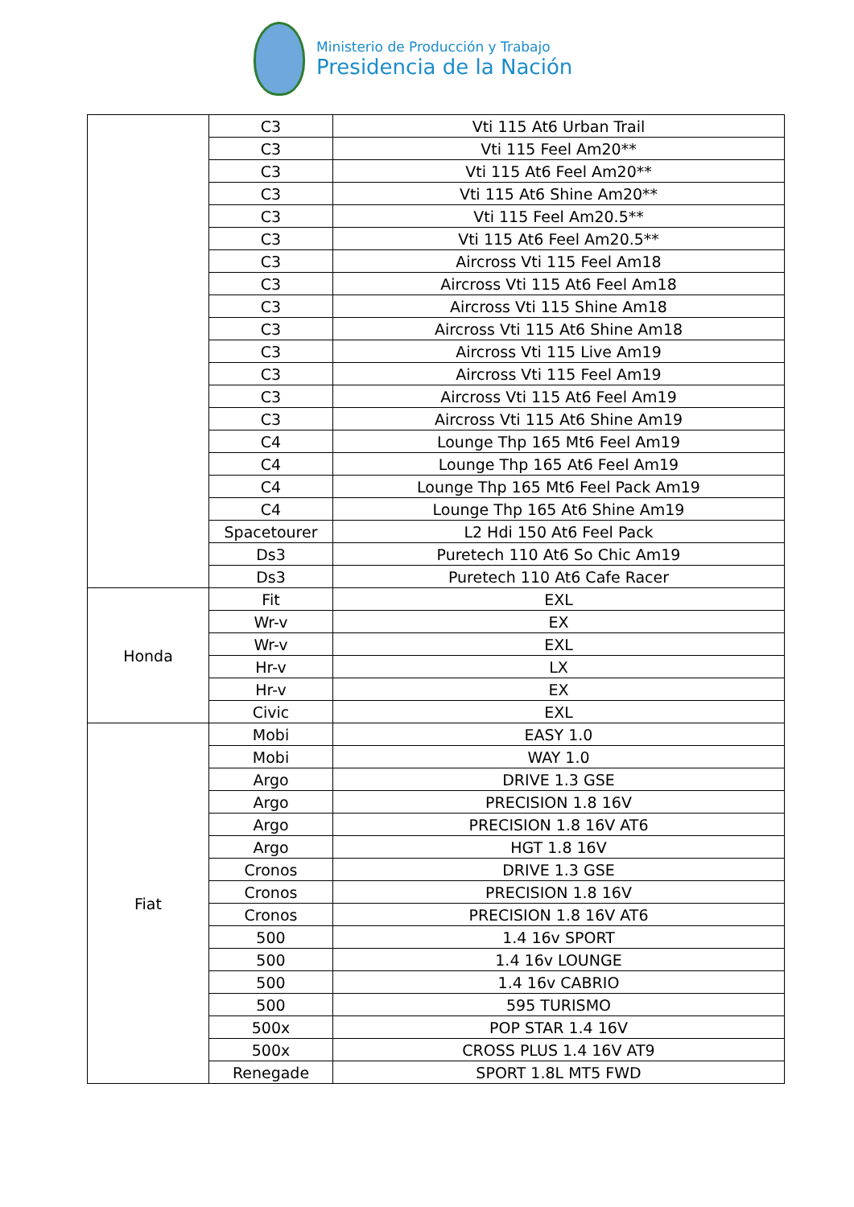Ministerio de Producción y Trabajo
Presidencia de la Nación
| | C3 | Vti 115 At6 Urban Trail |
| | C3 | Vti 115 Feel Am20** |
| | C3 | Vti 115 At6 Feel Am20** |
| | C3 | Vti 115 At6 Shine Am20** |
| | C3 | Vti 115 Feel Am20.5** |
| | C3 | Vti 115 At6 Feel Am20.5** |
| | C3 | Aircross Vti 115 Feel Am18 |
| | C3 | Aircross Vti 115 At6 Feel Am18 |
| | C3 | Aircross Vti 115 Shine Am18 |
| | C3 | Aircross Vti 115 At6 Shine Am18 |
| | C3 | Aircross Vti 115 Live Am19 |
| | C3 | Aircross Vti 115 Feel Am19 |
| | C3 | Aircross Vti 115 At6 Feel Am19 |
| | C3 | Aircross Vti 115 At6 Shine Am19 |
| | C4 | Lounge Thp 165 Mt6 Feel Am19 |
| | C4 | Lounge Thp 165 At6 Feel Am19 |
| | C4 | Lounge Thp 165 Mt6 Feel Pack Am19 |
| | C4 | Lounge Thp 165 At6 Shine Am19 |
| | Spacetourer | L2 Hdi 150 At6 Feel Pack |
| | Ds3 | Puretech 110 At6 So Chic Am19 |
| | Ds3 | Puretech 110 At6 Cafe Racer |
| Honda | Fit | EXL |
| | Wr-v | EX |
| | Wr-v | EXL |
| | Hr-v | LX |
| | Hr-v | EX |
| | Civic | EXL |
| Fiat | Mobi | EASY 1.0 |
| | Mobi | WAY 1.0 |
| | Argo | DRIVE 1.3 GSE |
| | Argo | PRECISION 1.8 16V |
| | Argo | PRECISION 1.8 16V AT6 |
| | Argo | HGT 1.8 16V |
| | Cronos | DRIVE 1.3 GSE |
| | Cronos | PRECISION 1.8 16V |
| | Cronos | PRECISION 1.8 16V AT6 |
| | 500 | 1.4 16v SPORT |
| | 500 | 1.4 16v LOUNGE |
| | 500 | 1.4 16v CABRIO |
| | 500 | 595 TURISMO |
| | 500x | POP STAR 1.4 16V |
| | 500x | CROSS PLUS 1.4 16V AT9 |
| | Renegade | SPORT 1.8L MT5 FWD |